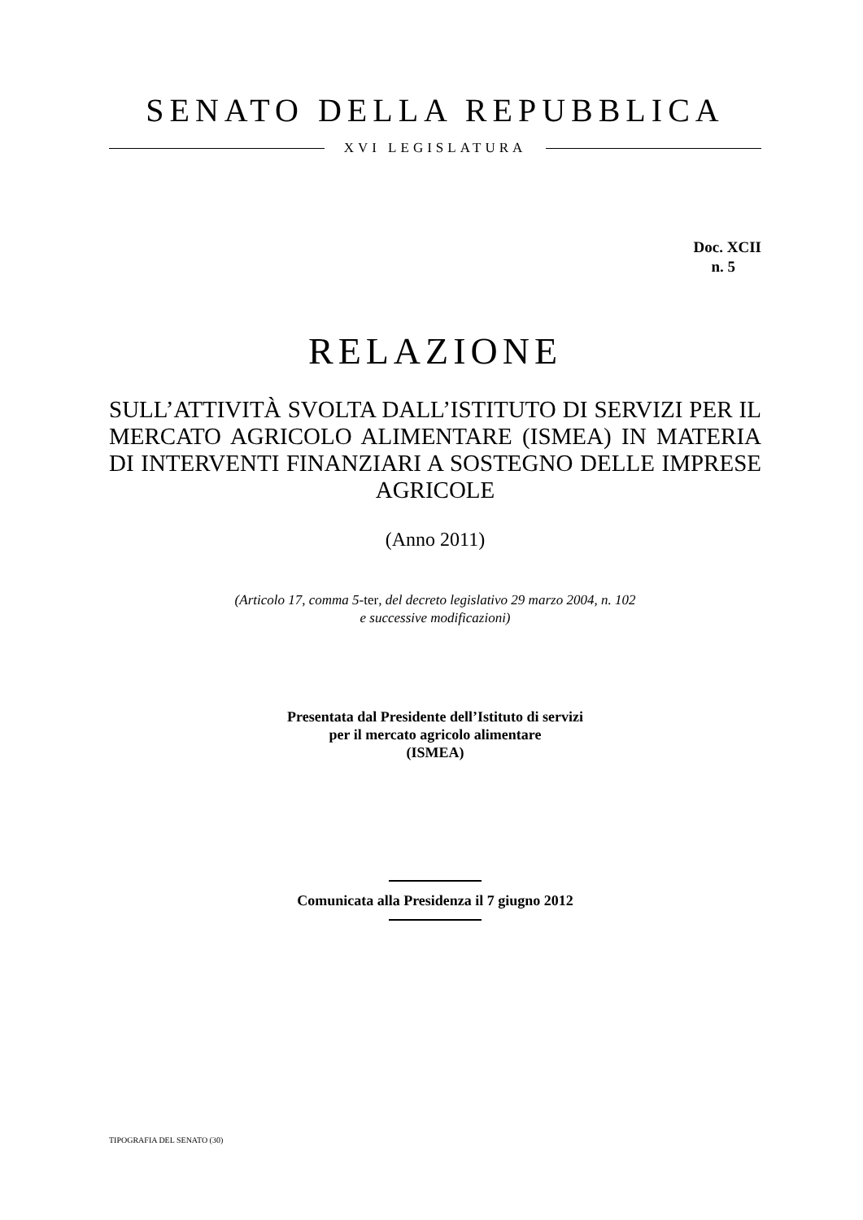SENATO DELLA REPUBBLICA
XVI LEGISLATURA
Doc. XCII
n. 5
RELAZIONE
SULL’ATTIVITÀ SVOLTA DALL’ISTITUTO DI SERVIZI PER IL MERCATO AGRICOLO ALIMENTARE (ISMEA) IN MATERIA DI INTERVENTI FINANZIARI A SOSTEGNO DELLE IMPRESE AGRICOLE
(Anno 2011)
(Articolo 17, comma 5-ter, del decreto legislativo 29 marzo 2004, n. 102
e successive modificazioni)
Presentata dal Presidente dell’Istituto di servizi
per il mercato agricolo alimentare
(ISMEA)
Comunicata alla Presidenza il 7 giugno 2012
TIPOGRAFIA DEL SENATO (30)